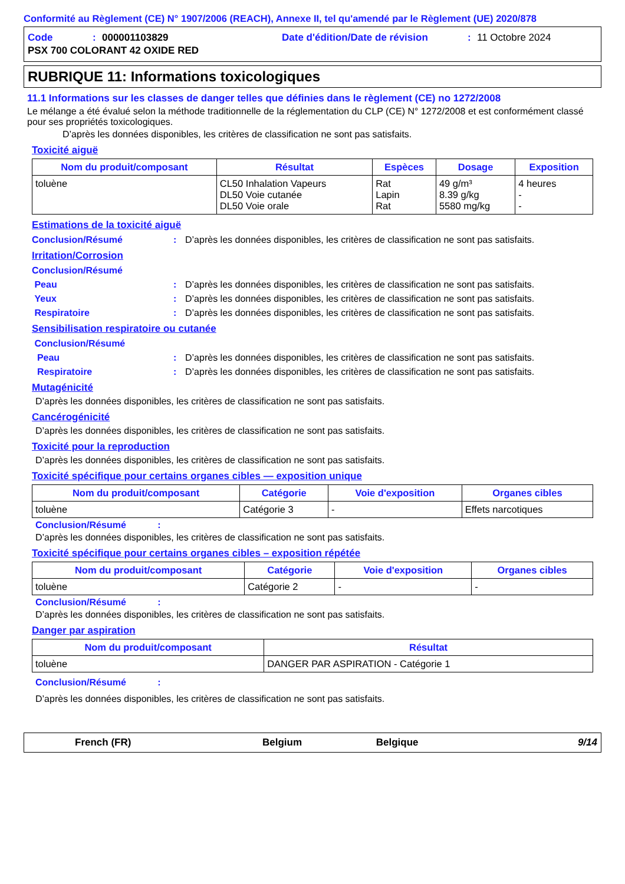Conformité au Règlement (CE) N° 1907/2006 (REACH), Annexe II, tel qu'amendé par le Règlement (UE) 2020/878
Code: 000001103829 Date d'édition/Date de révision: 11 Octobre 2024
PSX 700 COLORANT 42 OXIDE RED
RUBRIQUE 11: Informations toxicologiques
11.1 Informations sur les classes de danger telles que définies dans le règlement (CE) no 1272/2008
Le mélange a été évalué selon la méthode traditionnelle de la réglementation du CLP (CE) N° 1272/2008 et est conformément classé pour ses propriétés toxicologiques.
D’après les données disponibles, les critères de classification ne sont pas satisfaits.
Toxicité aiguë
| Nom du produit/composant | Résultat | Espèces | Dosage | Exposition |
| --- | --- | --- | --- | --- |
| toluène | CL50 Inhalation Vapeurs DL50 Voie cutanée DL50 Voie orale | Rat Lapin Rat | 49 g/m³ 8.39 g/kg 5580 mg/kg | 4 heures - - |
Estimations de la toxicité aiguë
Conclusion/Résumé: D’après les données disponibles, les critères de classification ne sont pas satisfaits.
Irritation/Corrosion
Conclusion/Résumé
Peau: D’après les données disponibles, les critères de classification ne sont pas satisfaits.
Yeux: D’après les données disponibles, les critères de classification ne sont pas satisfaits.
Respiratoire: D’après les données disponibles, les critères de classification ne sont pas satisfaits.
Sensibilisation respiratoire ou cutanée
Conclusion/Résumé
Peau: D’après les données disponibles, les critères de classification ne sont pas satisfaits.
Respiratoire: D’après les données disponibles, les critères de classification ne sont pas satisfaits.
Mutagénicité
D’après les données disponibles, les critères de classification ne sont pas satisfaits.
Cancérogénicité
D’après les données disponibles, les critères de classification ne sont pas satisfaits.
Toxicité pour la reproduction
D’après les données disponibles, les critères de classification ne sont pas satisfaits.
Toxicité spécifique pour certains organes cibles — exposition unique
| Nom du produit/composant | Catégorie | Voie d'exposition | Organes cibles |
| --- | --- | --- | --- |
| toluène | Catégorie 3 | - | Effets narcotiques |
Conclusion/Résumé :
D’après les données disponibles, les critères de classification ne sont pas satisfaits.
Toxicité spécifique pour certains organes cibles – exposition répétée
| Nom du produit/composant | Catégorie | Voie d'exposition | Organes cibles |
| --- | --- | --- | --- |
| toluène | Catégorie 2 | - | - |
Conclusion/Résumé :
D’après les données disponibles, les critères de classification ne sont pas satisfaits.
Danger par aspiration
| Nom du produit/composant | Résultat |
| --- | --- |
| toluène | DANGER PAR ASPIRATION - Catégorie 1 |
Conclusion/Résumé :
D’après les données disponibles, les critères de classification ne sont pas satisfaits.
French (FR) Belgium Belgique 9/14